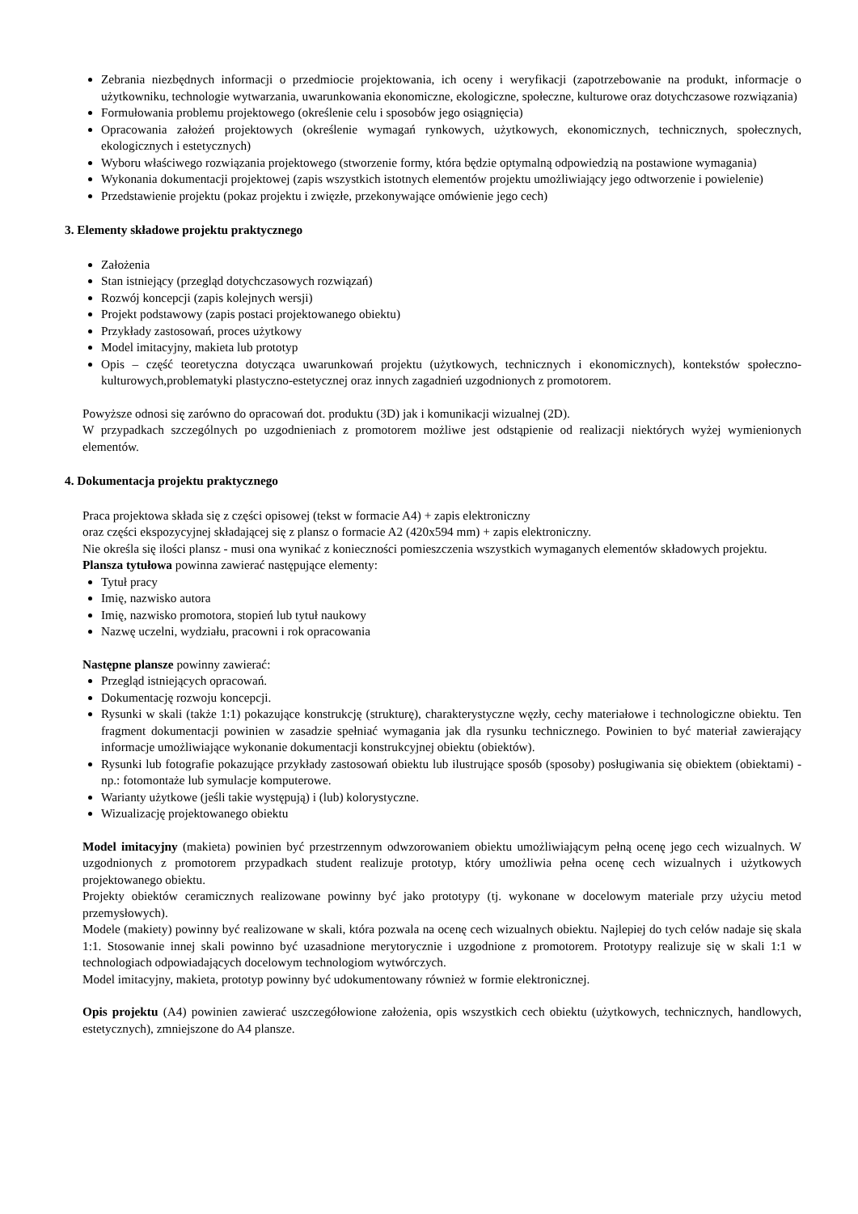Zebrania niezbędnych informacji o przedmiocie projektowania, ich oceny i weryfikacji (zapotrzebowanie na produkt, informacje o użytkowniku, technologie wytwarzania, uwarunkowania ekonomiczne, ekologiczne, społeczne, kulturowe oraz dotychczasowe rozwiązania)
Formułowania problemu projektowego (określenie celu i sposobów jego osiągnięcia)
Opracowania założeń projektowych (określenie wymagań rynkowych, użytkowych, ekonomicznych, technicznych, społecznych, ekologicznych i estetycznych)
Wyboru właściwego rozwiązania projektowego (stworzenie formy, która będzie optymalną odpowiedzią na postawione wymagania)
Wykonania dokumentacji projektowej (zapis wszystkich istotnych elementów projektu umożliwiający jego odtworzenie i powielenie)
Przedstawienie projektu (pokaz projektu i zwięzłe, przekonywające omówienie jego cech)
3. Elementy składowe projektu praktycznego
Założenia
Stan istniejący (przegląd dotychczasowych rozwiązań)
Rozwój koncepcji (zapis kolejnych wersji)
Projekt podstawowy (zapis postaci projektowanego obiektu)
Przykłady zastosowań, proces użytkowy
Model imitacyjny, makieta lub prototyp
Opis – część teoretyczna dotycząca uwarunkowań projektu (użytkowych, technicznych i ekonomicznych), kontekstów społeczno-kulturowych,problematyki plastyczno-estetycznej oraz innych zagadnień uzgodnionych z promotorem.
Powyższe odnosi się zarówno do opracowań dot. produktu (3D) jak i komunikacji wizualnej (2D).
W przypadkach szczególnych po uzgodnieniach z promotorem możliwe jest odstąpienie od realizacji niektórych wyżej wymienionych elementów.
4. Dokumentacja projektu praktycznego
Praca projektowa składa się z części opisowej (tekst w formacie A4) + zapis elektroniczny
oraz części ekspozycyjnej składającej się z plansz o formacie A2 (420x594 mm) + zapis elektroniczny.
Nie określa się ilości plansz - musi ona wynikać z konieczności pomieszczenia wszystkich wymaganych elementów składowych projektu.
Plansza tytułowa powinna zawierać następujące elementy:
Tytuł pracy
Imię, nazwisko autora
Imię, nazwisko promotora, stopień lub tytuł naukowy
Nazwę uczelni, wydziału, pracowni i rok opracowania
Następne plansze powinny zawierać:
Przegląd istniejących opracowań.
Dokumentację rozwoju koncepcji.
Rysunki w skali (także 1:1) pokazujące konstrukcję (strukturę), charakterystyczne węzły, cechy materiałowe i technologiczne obiektu. Ten fragment dokumentacji powinien w zasadzie spełniać wymagania jak dla rysunku technicznego. Powinien to być materiał zawierający informacje umożliwiające wykonanie dokumentacji konstrukcyjnej obiektu (obiektów).
Rysunki lub fotografie pokazujące przykłady zastosowań obiektu lub ilustrujące sposób (sposoby) posługiwania się obiektem (obiektami) - np.: fotomontaże lub symulacje komputerowe.
Warianty użytkowe (jeśli takie występują) i (lub) kolorystyczne.
Wizualizację projektowanego obiektu
Model imitacyjny (makieta) powinien być przestrzennym odwzorowaniem obiektu umożliwiającym pełną ocenę jego cech wizualnych. W uzgodnionych z promotorem przypadkach student realizuje prototyp, który umożliwia pełna ocenę cech wizualnych i użytkowych projektowanego obiektu.
Projekty obiektów ceramicznych realizowane powinny być jako prototypy (tj. wykonane w docelowym materiale przy użyciu metod przemysłowych).
Modele (makiety) powinny być realizowane w skali, która pozwala na ocenę cech wizualnych obiektu. Najlepiej do tych celów nadaje się skala 1:1. Stosowanie innej skali powinno być uzasadnione merytorycznie i uzgodnione z promotorem. Prototypy realizuje się w skali 1:1 w technologiach odpowiadających docelowym technologiom wytwórczych.
Model imitacyjny, makieta, prototyp powinny być udokumentowany również w formie elektronicznej.
Opis projektu (A4) powinien zawierać uszczegółowione założenia, opis wszystkich cech obiektu (użytkowych, technicznych, handlowych, estetycznych), zmniejszone do A4 plansze.